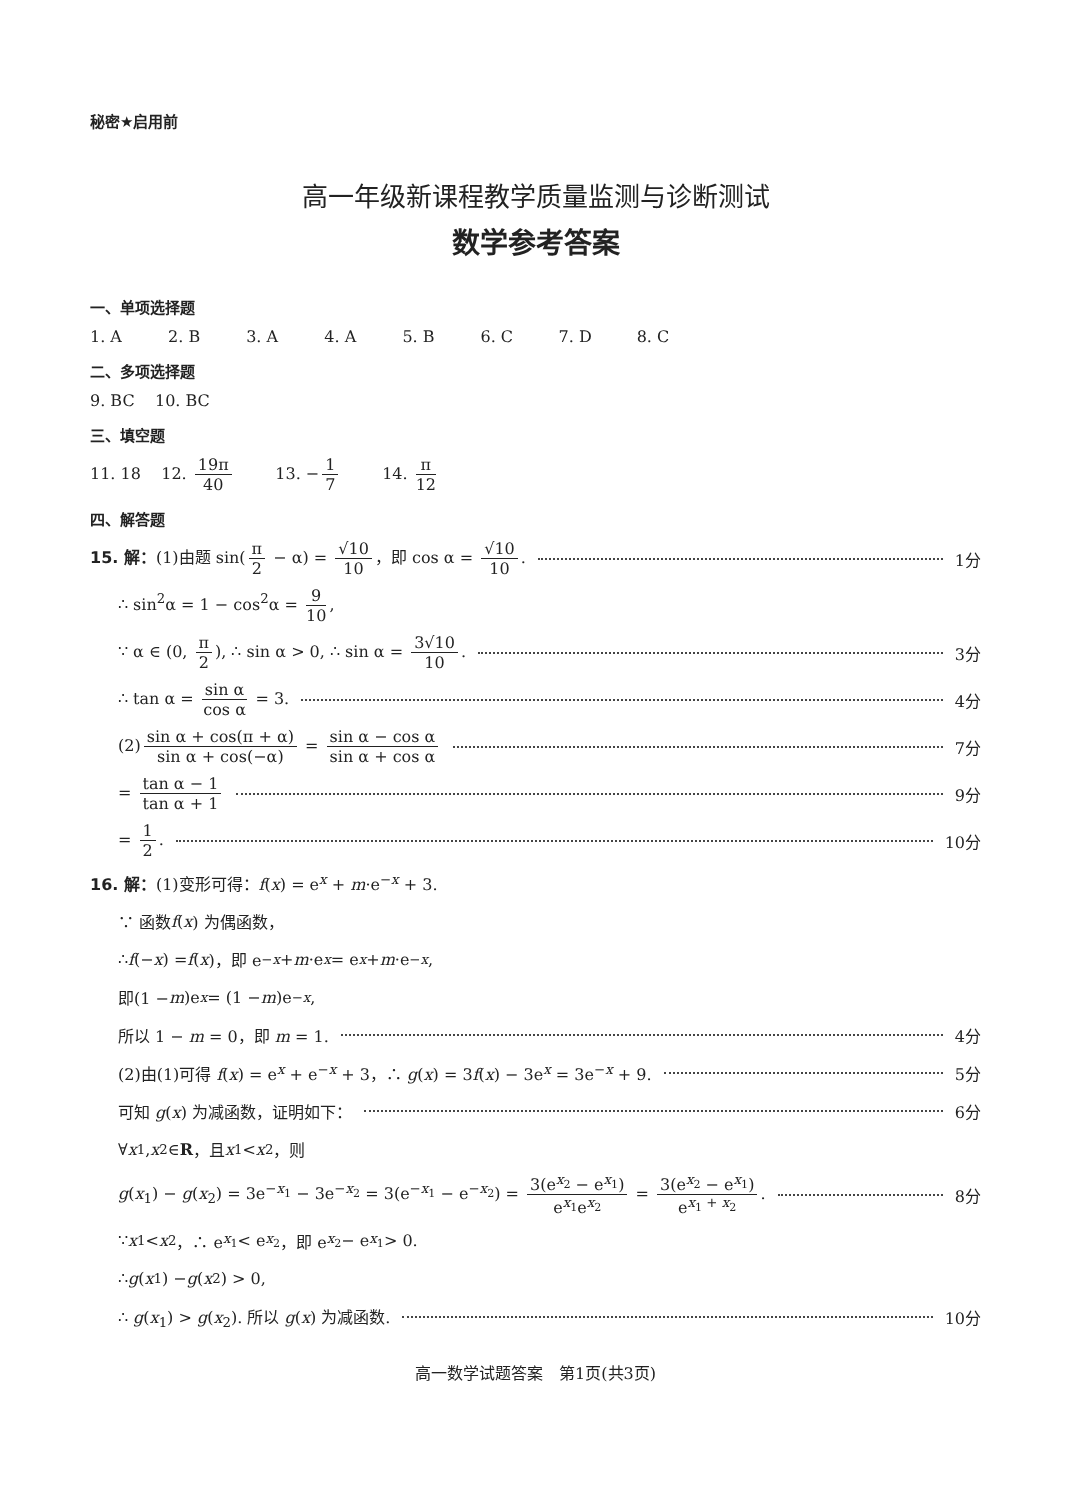秘密★启用前
高一年级新课程教学质量监测与诊断测试
数学参考答案
一、单项选择题
1. A 2. B 3. A 4. A 5. B 6. C 7. D 8. C
二、多项选择题
9. BC 10. BC
三、填空题
11. 18 12. 19π 40 13. − 1 7 14. π 12
四、解答题
15. 解：(1)由题 sin(π 2 − α) = √10 10 ，即 cos α = √10 10. 1分
∴ sin<sup>2</sup>α = 1 − cos<sup>2</sup>α = 9 10,
∵ α ∈ (0, π 2), ∴ sin α > 0, ∴ sin α = 3√10 10. 3分
∴ tan α = sin α cos α = 3. 4分
(2) sin α + cos(π + α) sin α + cos(−α) = sin α − cos α sin α + cos α 7分
= tan α − 1 tan α + 1 9分
= 1 2. 10分
16. 解：(1)变形可得：f(x) = e<sup>x</sup> + m·e<sup>−x</sup> + 3.
∵ 函数 f (x) 为偶函数，
∴ f (− x) = f (x)，即 e<sup>−x</sup> + m ·e<sup>x</sup> = e<sup>x</sup> + m ·e<sup>−x</sup>,
即(1 − m)e<sup>x</sup> = (1 − m)e<sup>−x</sup>,
所以 1 − m = 0，即 m = 1. 4分
(2)由(1)可得 f(x) = e<sup>x</sup> + e<sup>−x</sup> + 3，∴ g(x) = 3f(x) − 3e<sup>x</sup> = 3e<sup>−x</sup> + 9. 5分
可知 g(x) 为减函数，证明如下： 6分
∀ x<sub>1</sub>, x<sub>2</sub> ∈ R ，且 x<sub>1</sub> < x<sub>2</sub>，则
g(x<sub>1</sub>) − g(x<sub>2</sub>) = 3e<sup>−x<sub>1</sub></sup> − 3e<sup>−x<sub>2</sub></sup> = 3(e<sup>−x<sub>1</sub></sup> − e<sup>−x<sub>2</sub></sup>) = 3(e<sup>x<sub>2</sub></sup> − e<sup>x<sub>1</sub></sup>) e<sup>x<sub>1</sub></sup>e<sup>x<sub>2</sub></sup> = 3(e<sup>x<sub>2</sub></sup> − e<sup>x<sub>1</sub></sup>) e<sup>x<sub>1</sub> + x<sub>2</sub></sup>. 8分
∵ x<sub>1</sub> < x<sub>2</sub>，∴ e<sup>x<sub>1</sub></sup> < e<sup>x<sub>2</sub></sup>，即 e<sup>x<sub>2</sub></sup> − e<sup>x<sub>1</sub></sup> > 0.
∴ g (x<sub>1</sub>) − g (x<sub>2</sub>) > 0,
∴ g(x<sub>1</sub>) > g(x<sub>2</sub>). 所以 g(x) 为减函数. 10分
高一数学试题答案　第1页(共3页)